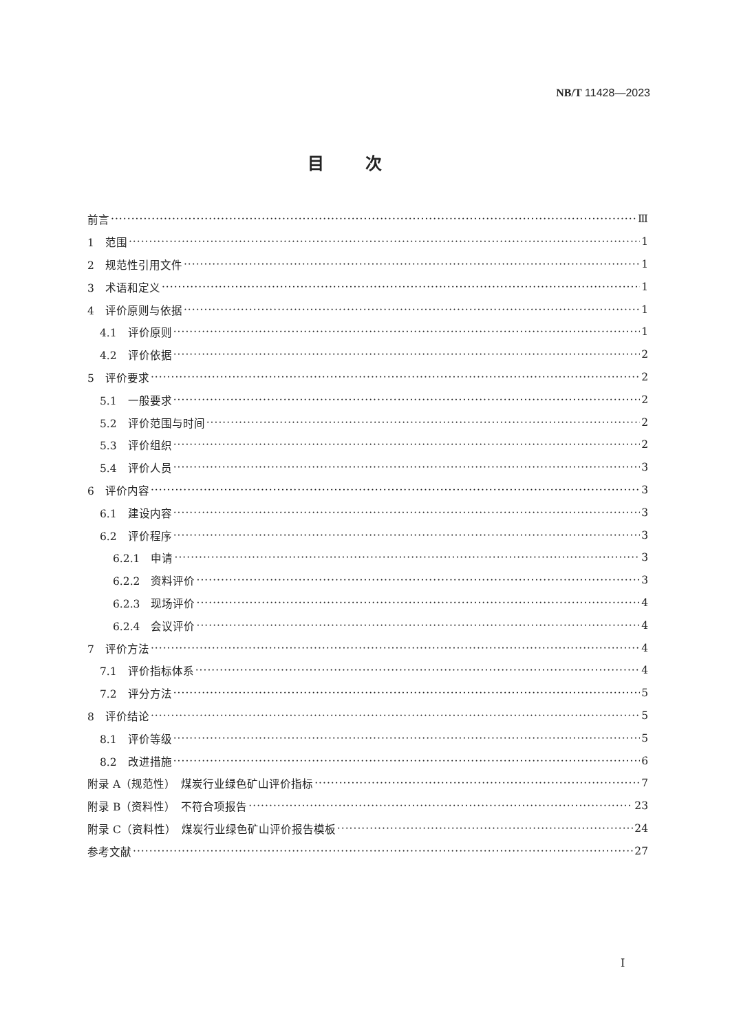NB/T 11428—2023
目次
前言 Ⅲ
1　范围 1
2　规范性引用文件 1
3　术语和定义 1
4　评价原则与依据 1
4.1　评价原则 1
4.2　评价依据 2
5　评价要求 2
5.1　一般要求 2
5.2　评价范围与时间 2
5.3　评价组织 2
5.4　评价人员 3
6　评价内容 3
6.1　建设内容 3
6.2　评价程序 3
6.2.1　申请 3
6.2.2　资料评价 3
6.2.3　现场评价 4
6.2.4　会议评价 4
7　评价方法 4
7.1　评价指标体系 4
7.2　评分方法 5
8　评价结论 5
8.1　评价等级 5
8.2　改进措施 6
附录 A（规范性）　煤炭行业绿色矿山评价指标 7
附录 B（资料性）　不符合项报告 23
附录 C（资料性）　煤炭行业绿色矿山评价报告模板 24
参考文献 27
I